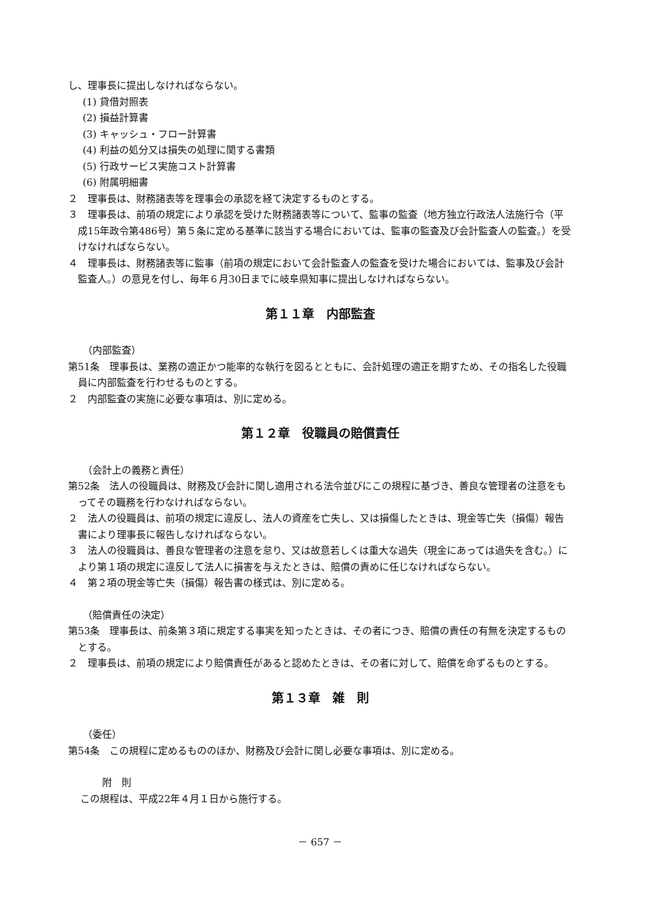し、理事長に提出しなければならない。
(1) 貸借対照表
(2) 損益計算書
(3) キャッシュ・フロー計算書
(4) 利益の処分又は損失の処理に関する書類
(5) 行政サービス実施コスト計算書
(6) 附属明細書
２　理事長は、財務諸表等を理事会の承認を経て決定するものとする。
３　理事長は、前項の規定により承認を受けた財務諸表等について、監事の監査（地方独立行政法人法施行令（平成15年政令第486号）第５条に定める基準に該当する場合においては、監事の監査及び会計監査人の監査。）を受けなければならない。
４　理事長は、財務諸表等に監事（前項の規定において会計監査人の監査を受けた場合においては、監事及び会計監査人。）の意見を付し、毎年６月30日までに岐阜県知事に提出しなければならない。
第１１章　内部監査
（内部監査）
第51条　理事長は、業務の適正かつ能率的な執行を図るとともに、会計処理の適正を期すため、その指名した役職員に内部監査を行わせるものとする。
２　内部監査の実施に必要な事項は、別に定める。
第１２章　役職員の賠償責任
（会計上の義務と責任）
第52条　法人の役職員は、財務及び会計に関し適用される法令並びにこの規程に基づき、善良な管理者の注意をもってその職務を行わなければならない。
２　法人の役職員は、前項の規定に違反し、法人の資産を亡失し、又は損傷したときは、現金等亡失（損傷）報告書により理事長に報告しなければならない。
３　法人の役職員は、善良な管理者の注意を怠り、又は故意若しくは重大な過失（現金にあっては過失を含む。）により第１項の規定に違反して法人に損害を与えたときは、賠償の責めに任じなければならない。
４　第２項の現金等亡失（損傷）報告書の様式は、別に定める。
（賠償責任の決定）
第53条　理事長は、前条第３項に規定する事実を知ったときは、その者につき、賠償の責任の有無を決定するものとする。
２　理事長は、前項の規定により賠償責任があると認めたときは、その者に対して、賠償を命ずるものとする。
第１３章　雑　則
（委任）
第54条　この規程に定めるもののほか、財務及び会計に関し必要な事項は、別に定める。
附　則
この規程は、平成22年４月１日から施行する。
－ 657 －